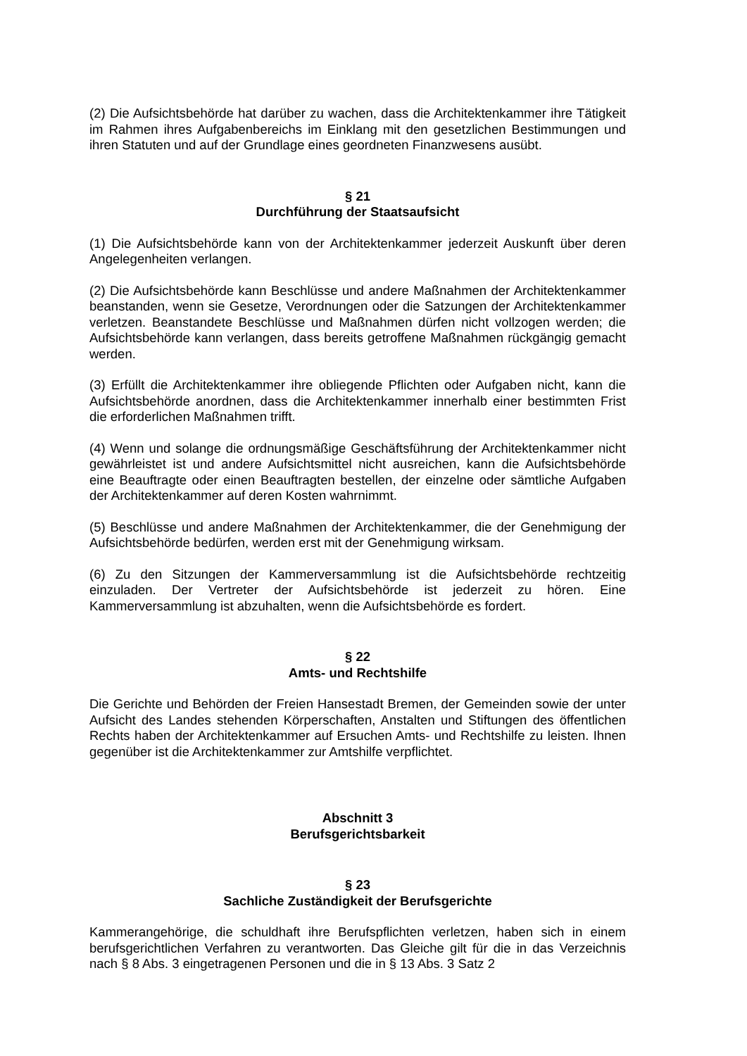(2) Die Aufsichtsbehörde hat darüber zu wachen, dass die Architektenkammer ihre Tätigkeit im Rahmen ihres Aufgabenbereichs im Einklang mit den gesetzlichen Bestimmungen und ihren Statuten und auf der Grundlage eines geordneten Finanzwesens ausübt.
§ 21
Durchführung der Staatsaufsicht
(1) Die Aufsichtsbehörde kann von der Architektenkammer jederzeit Auskunft über deren Angelegenheiten verlangen.
(2) Die Aufsichtsbehörde kann Beschlüsse und andere Maßnahmen der Architektenkammer beanstanden, wenn sie Gesetze, Verordnungen oder die Satzungen der Architektenkammer verletzen. Beanstandete Beschlüsse und Maßnahmen dürfen nicht vollzogen werden; die Aufsichtsbehörde kann verlangen, dass bereits getroffene Maßnahmen rückgängig gemacht werden.
(3) Erfüllt die Architektenkammer ihre obliegende Pflichten oder Aufgaben nicht, kann die Aufsichtsbehörde anordnen, dass die Architektenkammer innerhalb einer bestimmten Frist die erforderlichen Maßnahmen trifft.
(4) Wenn und solange die ordnungsmäßige Geschäftsführung der Architektenkammer nicht gewährleistet ist und andere Aufsichtsmittel nicht ausreichen, kann die Aufsichtsbehörde eine Beauftragte oder einen Beauftragten bestellen, der einzelne oder sämtliche Aufgaben der Architektenkammer auf deren Kosten wahrnimmt.
(5) Beschlüsse und andere Maßnahmen der Architektenkammer, die der Genehmigung der Aufsichtsbehörde bedürfen, werden erst mit der Genehmigung wirksam.
(6) Zu den Sitzungen der Kammerversammlung ist die Aufsichtsbehörde rechtzeitig einzuladen. Der Vertreter der Aufsichtsbehörde ist jederzeit zu hören. Eine Kammerversammlung ist abzuhalten, wenn die Aufsichtsbehörde es fordert.
§ 22
Amts- und Rechtshilfe
Die Gerichte und Behörden der Freien Hansestadt Bremen, der Gemeinden sowie der unter Aufsicht des Landes stehenden Körperschaften, Anstalten und Stiftungen des öffentlichen Rechts haben der Architektenkammer auf Ersuchen Amts- und Rechtshilfe zu leisten. Ihnen gegenüber ist die Architektenkammer zur Amtshilfe verpflichtet.
Abschnitt 3
Berufsgerichtsbarkeit
§ 23
Sachliche Zuständigkeit der Berufsgerichte
Kammerangehörige, die schuldhaft ihre Berufspflichten verletzen, haben sich in einem berufsgerichtlichen Verfahren zu verantworten. Das Gleiche gilt für die in das Verzeichnis nach § 8 Abs. 3 eingetragenen Personen und die in § 13 Abs. 3 Satz 2